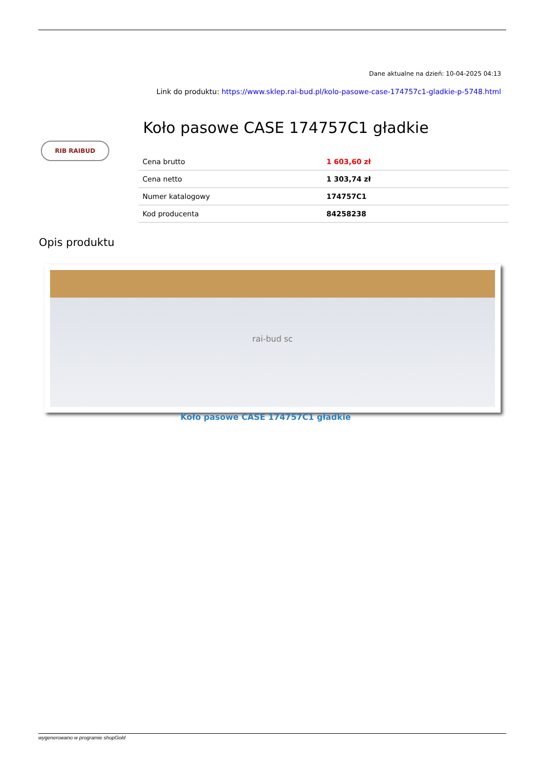Dane aktualne na dzień: 10-04-2025 04:13
Link do produktu: https://www.sklep.rai-bud.pl/kolo-pasowe-case-174757c1-gladkie-p-5748.html
RIB RAIBUD
Koło pasowe CASE 174757C1 gładkie
| Cena brutto | 1 603,60 zł |
| Cena netto | 1 303,74 zł |
| Numer katalogowy | 174757C1 |
| Kod producenta | 84258238 |
Opis produktu
rai-bud sc
Koło pasowe CASE 174757C1 gładkie
wygenerowano w programie shopGold